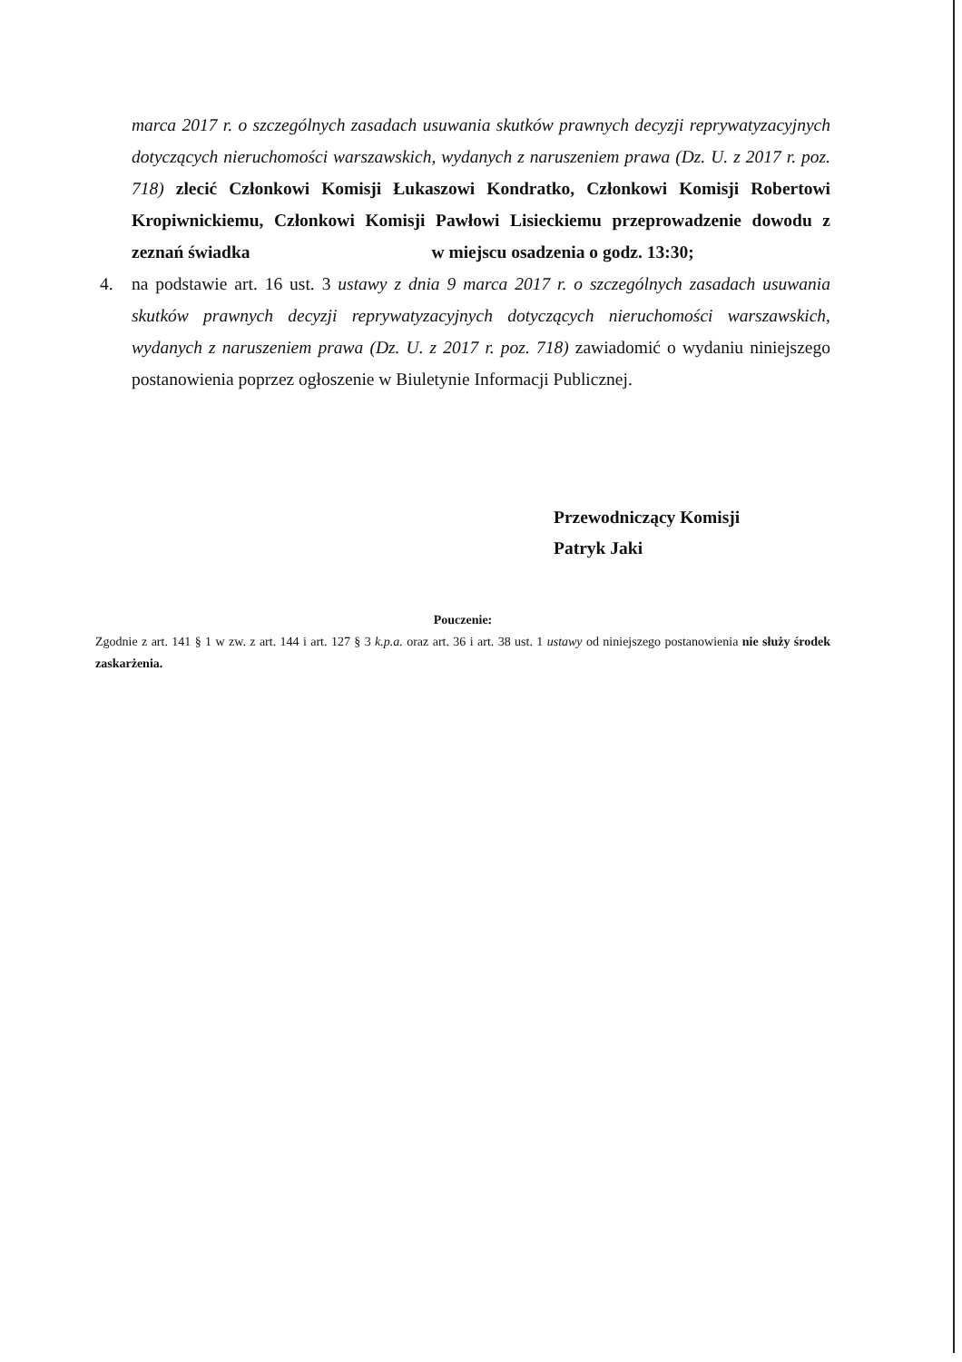marca 2017 r. o szczególnych zasadach usuwania skutków prawnych decyzji reprywatyzacyjnych dotyczących nieruchomości warszawskich, wydanych z naruszeniem prawa (Dz. U. z 2017 r. poz. 718) zlecić Członkowi Komisji Łukaszowi Kondratko, Członkowi Komisji Robertowi Kropiwnickiemu, Członkowi Komisji Pawłowi Lisieckiemu przeprowadzenie dowodu z zeznań świadka w miejscu osadzenia o godz. 13:30;
4. na podstawie art. 16 ust. 3 ustawy z dnia 9 marca 2017 r. o szczególnych zasadach usuwania skutków prawnych decyzji reprywatyzacyjnych dotyczących nieruchomości warszawskich, wydanych z naruszeniem prawa (Dz. U. z 2017 r. poz. 718) zawiadomić o wydaniu niniejszego postanowienia poprzez ogłoszenie w Biuletynie Informacji Publicznej.
Przewodniczący Komisji
Patryk Jaki
Pouczenie:
Zgodnie z art. 141 § 1 w zw. z art. 144 i art. 127 § 3 k.p.a. oraz art. 36 i art. 38 ust. 1 ustawy od niniejszego postanowienia nie służy środek zaskarżenia.